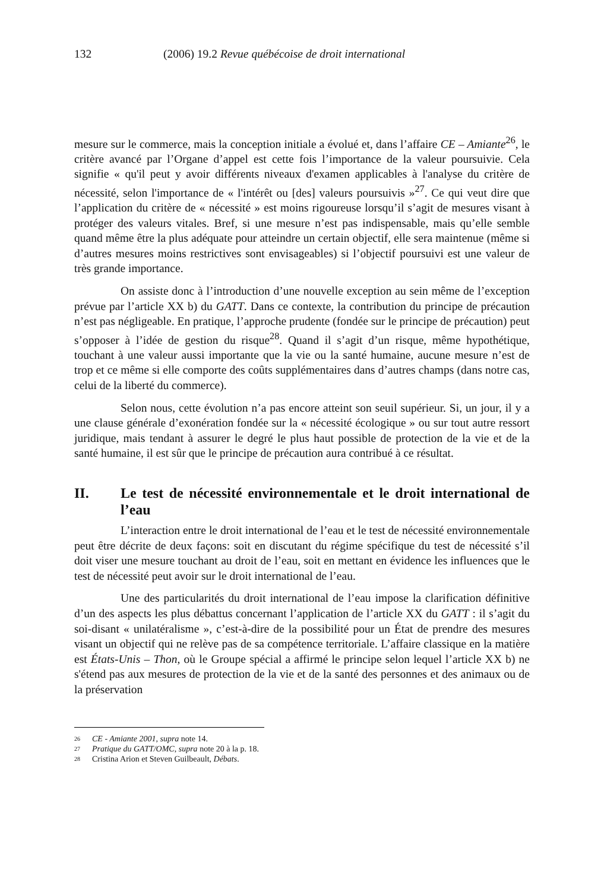132 (2006) 19.2 Revue québécoise de droit international
mesure sur le commerce, mais la conception initiale a évolué et, dans l’affaire CE – Amiante<sup>26</sup>, le critère avancé par l’Organe d’appel est cette fois l’importance de la valeur poursuivie. Cela signifie « qu'il peut y avoir différents niveaux d'examen applicables à l'analyse du critère de nécessité, selon l'importance de « l'intérêt ou [des] valeurs poursuivis »<sup>27</sup>. Ce qui veut dire que l’application du critère de « nécessité » est moins rigoureuse lorsqu’il s’agit de mesures visant à protéger des valeurs vitales. Bref, si une mesure n’est pas indispensable, mais qu’elle semble quand même être la plus adéquate pour atteindre un certain objectif, elle sera maintenue (même si d’autres mesures moins restrictives sont envisageables) si l’objectif poursuivi est une valeur de très grande importance.
On assiste donc à l’introduction d’une nouvelle exception au sein même de l’exception prévue par l’article XX b) du GATT. Dans ce contexte, la contribution du principe de précaution n’est pas négligeable. En pratique, l’approche prudente (fondée sur le principe de précaution) peut s’opposer à l’idée de gestion du risque<sup>28</sup>. Quand il s’agit d’un risque, même hypothétique, touchant à une valeur aussi importante que la vie ou la santé humaine, aucune mesure n’est de trop et ce même si elle comporte des coûts supplémentaires dans d’autres champs (dans notre cas, celui de la liberté du commerce).
Selon nous, cette évolution n’a pas encore atteint son seuil supérieur. Si, un jour, il y a une clause générale d’exonération fondée sur la « nécessité écologique » ou sur tout autre ressort juridique, mais tendant à assurer le degré le plus haut possible de protection de la vie et de la santé humaine, il est sûr que le principe de précaution aura contribué à ce résultat.
II. Le test de nécessité environnementale et le droit international de l’eau
L’interaction entre le droit international de l’eau et le test de nécessité environnementale peut être décrite de deux façons: soit en discutant du régime spécifique du test de nécessité s’il doit viser une mesure touchant au droit de l’eau, soit en mettant en évidence les influences que le test de nécessité peut avoir sur le droit international de l’eau.
Une des particularités du droit international de l’eau impose la clarification définitive d’un des aspects les plus débattus concernant l’application de l’article XX du GATT : il s’agit du soi-disant « unilatéralisme », c’est-à-dire de la possibilité pour un État de prendre des mesures visant un objectif qui ne relève pas de sa compétence territoriale. L’affaire classique en la matière est États-Unis – Thon, où le Groupe spécial a affirmé le principe selon lequel l’article XX b) ne s'étend pas aux mesures de protection de la vie et de la santé des personnes et des animaux ou de la préservation
<sup>26</sup> CE - Amiante 2001, supra note 14.
<sup>27</sup> Pratique du GATT/OMC, supra note 20 à la p. 18.
<sup>28</sup> Cristina Arion et Steven Guilbeault, Débats.